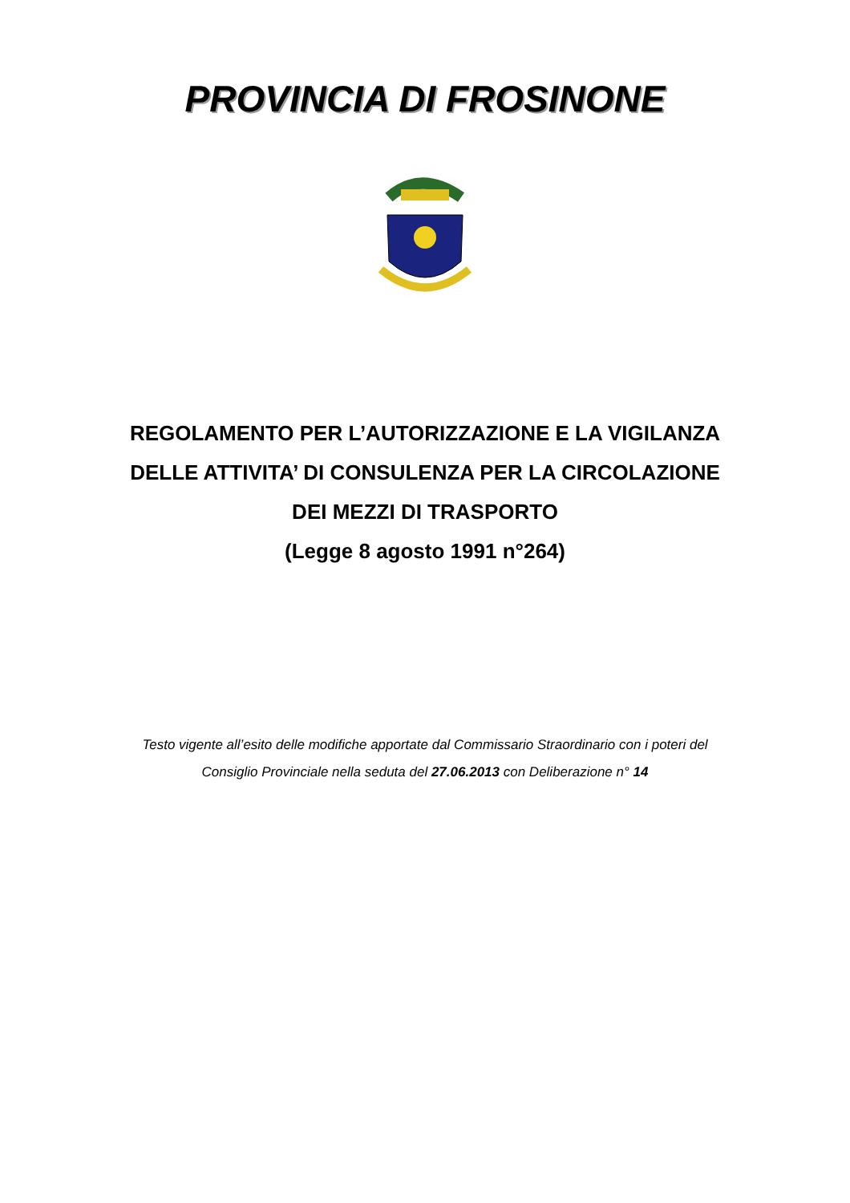PROVINCIA DI FROSINONE
REGOLAMENTO PER L’AUTORIZZAZIONE E LA VIGILANZA
DELLE ATTIVITA’ DI CONSULENZA PER LA CIRCOLAZIONE
DEI MEZZI DI TRASPORTO
(Legge 8 agosto 1991 n°264)
Testo vigente all’esito delle modifiche apportate dal Commissario Straordinario con i poteri del
Consiglio Provinciale nella seduta del 27.06.2013 con Deliberazione n° 14